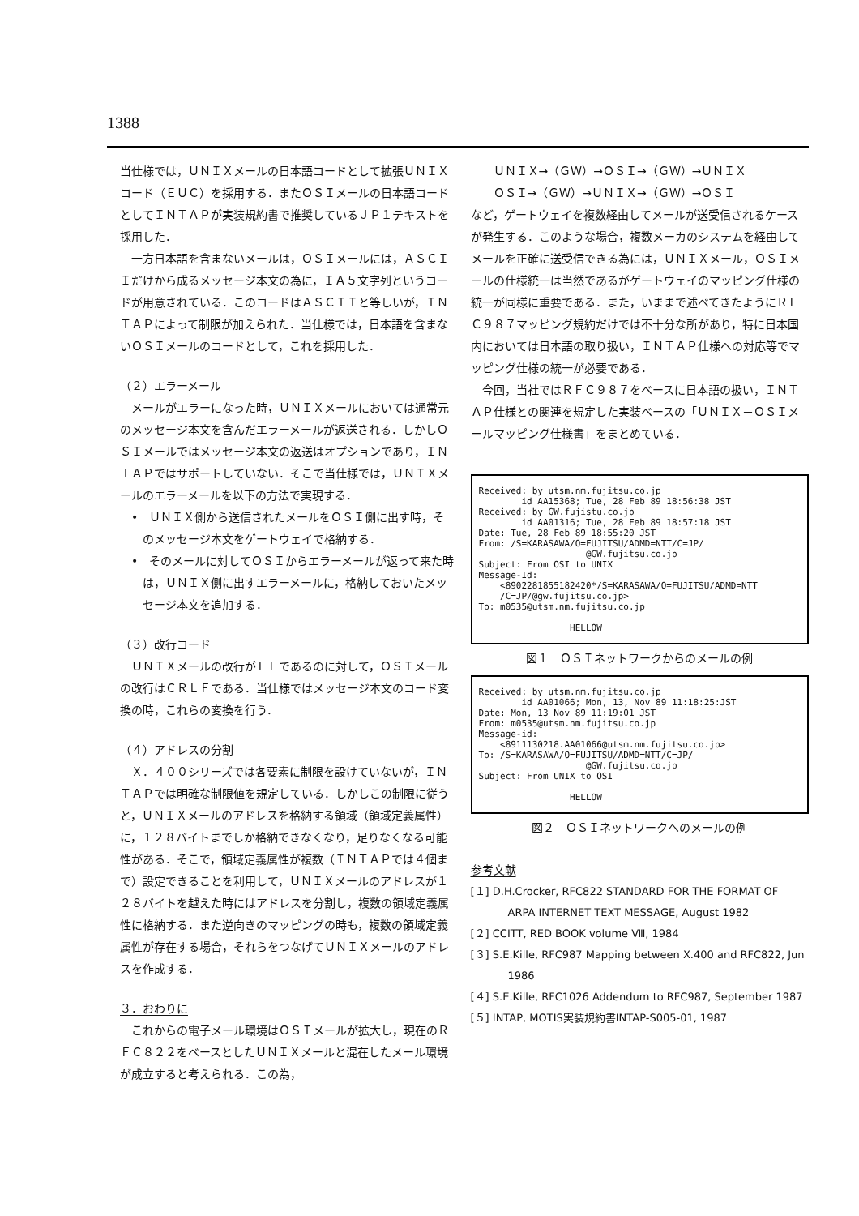1388
当仕様では，ＵＮＩＸメールの日本語コードとして拡張ＵＮＩＸコード（ＥＵＣ）を採用する．またＯＳＩメールの日本語コードとしてＩＮＴＡＰが実装規約書で推奨しているＪＰ１テキストを採用した．
一方日本語を含まないメールは，ＯＳＩメールには，ＡＳＣＩＩだけから成るメッセージ本文の為に，ＩＡ５文字列というコードが用意されている．このコードはＡＳＣＩＩと等しいが，ＩＮＴＡＰによって制限が加えられた．当仕様では，日本語を含まないＯＳＩメールのコードとして，これを採用した．
（２）エラーメール
メールがエラーになった時，ＵＮＩＸメールにおいては通常元のメッセージ本文を含んだエラーメールが返送される．しかしＯＳＩメールではメッセージ本文の返送はオプションであり，ＩＮＴＡＰではサポートしていない．そこで当仕様では，ＵＮＩＸメールのエラーメールを以下の方法で実現する．
•　ＵＮＩＸ側から送信されたメールをＯＳＩ側に出す時，そのメッセージ本文をゲートウェイで格納する．
•　そのメールに対してＯＳＩからエラーメールが返って来た時は，ＵＮＩＸ側に出すエラーメールに，格納しておいたメッセージ本文を追加する．
（３）改行コード
ＵＮＩＸメールの改行がＬＦであるのに対して，ＯＳＩメールの改行はＣＲＬＦである．当仕様ではメッセージ本文のコード変換の時，これらの変換を行う．
（４）アドレスの分割
Ｘ．４００シリーズでは各要素に制限を設けていないが，ＩＮＴＡＰでは明確な制限値を規定している．しかしこの制限に従うと，ＵＮＩＸメールのアドレスを格納する領域（領域定義属性）に，１２８バイトまでしか格納できなくなり，足りなくなる可能性がある．そこで，領域定義属性が複数（ＩＮＴＡＰでは４個まで）設定できることを利用して，ＵＮＩＸメールのアドレスが１２８バイトを越えた時にはアドレスを分割し，複数の領域定義属性に格納する．また逆向きのマッピングの時も，複数の領域定義属性が存在する場合，それらをつなげてＵＮＩＸメールのアドレスを作成する．
３．おわりに
これからの電子メール環境はＯＳＩメールが拡大し，現在のＲＦＣ８２２をベースとしたＵＮＩＸメールと混在したメール環境が成立すると考えられる．この為，
　　ＵＮＩＸ→（ＧＷ）→ＯＳＩ→（ＧＷ）→ＵＮＩＸ
　　ＯＳＩ→（ＧＷ）→ＵＮＩＸ→（ＧＷ）→ＯＳＩ
など，ゲートウェイを複数経由してメールが送受信されるケースが発生する．このような場合，複数メーカのシステムを経由してメールを正確に送受信できる為には，ＵＮＩＸメール，ＯＳＩメールの仕様統一は当然であるがゲートウェイのマッピング仕様の統一が同様に重要である．また，いままで述べてきたようにＲＦＣ９８７マッピング規約だけでは不十分な所があり，特に日本国内においては日本語の取り扱い，ＩＮＴＡＰ仕様への対応等でマッピング仕様の統一が必要である．
今回，当社ではＲＦＣ９８７をベースに日本語の扱い，ＩＮＴＡＰ仕様との関連を規定した実装ベースの「ＵＮＩＸ－ＯＳＩメールマッピング仕様書」をまとめている．
Received: by utsm.nm.fujitsu.co.jp id AA15368; Tue, 28 Feb 89 18:56:38 JST Received: by GW.fujistu.co.jp id AA01316; Tue, 28 Feb 89 18:57:18 JST Date: Tue, 28 Feb 89 18:55:20 JST From: /S=KARASAWA/O=FUJITSU/ADMD=NTT/C=JP/ @GW.fujitsu.co.jp Subject: From OSI to UNIX Message-Id: <8902281855182420*/S=KARASAWA/O=FUJITSU/ADMD=NTT /C=JP/@gw.fujitsu.co.jp> To: m0535@utsm.nm.fujitsu.co.jp HELLOW
図１　ＯＳＩネットワークからのメールの例
Received: by utsm.nm.fujitsu.co.jp id AA01066; Mon, 13, Nov 89 11:18:25:JST Date: Mon, 13 Nov 89 11:19:01 JST From: m0535@utsm.nm.fujitsu.co.jp Message-id: <8911130218.AA01066@utsm.nm.fujitsu.co.jp> To: /S=KARASAWA/O=FUJITSU/ADMD=NTT/C=JP/ @GW.fujitsu.co.jp Subject: From UNIX to OSI HELLOW
図２　ＯＳＩネットワークへのメールの例
参考文献
[１] D.H.Crocker, RFC822 STANDARD FOR THE FORMAT OF ARPA INTERNET TEXT MESSAGE, August 1982
[２] CCITT, RED BOOK volume Ⅷ, 1984
[３] S.E.Kille, RFC987 Mapping between X.400 and RFC822, Jun 1986
[４] S.E.Kille, RFC1026 Addendum to RFC987, September 1987
[５] INTAP, MOTIS実装規約書INTAP-S005-01, 1987